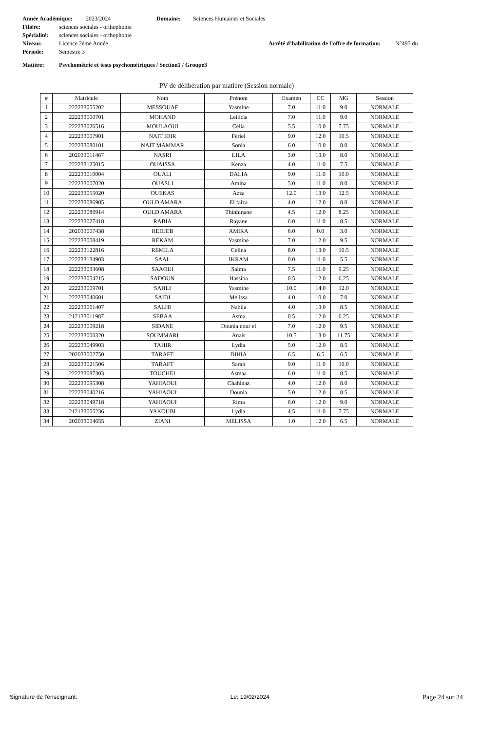Année Académique: 2023/2024 Domaine: Sciences Humaines et Sociales
Filière: sciences sociales - orthophonie
Spécialité: sciences sociales - orthophonie
Niveau: Licence 2ème Année Arrêté d’habilitation de l’offre de formation: N°495 du
Période: Semestre 3
Matière: Psychométrie et tests psychométriques / Section1 / Groupe3
PV de délibération par matière (Session normale)
| # | Matricule | Nom | Prénom | Examen | CC | MG | Session |
| --- | --- | --- | --- | --- | --- | --- | --- |
| 1 | 222233055202 | MESSOUAF | Yasmine | 7.0 | 11.0 | 9.0 | NORMALE |
| 2 | 222233000701 | MOHAND | Leiticia | 7.0 | 11.0 | 9.0 | NORMALE |
| 3 | 222233026516 | MOULAOUI | Celia | 5.5 | 10.0 | 7.75 | NORMALE |
| 4 | 222233007901 | NAIT IDIR | Feriel | 9.0 | 12.0 | 10.5 | NORMALE |
| 5 | 222233080101 | NAIT MAMMAR | Sonia | 6.0 | 10.0 | 8.0 | NORMALE |
| 6 | 202033011467 | NASRI | LILA | 3.0 | 13.0 | 8.0 | NORMALE |
| 7 | 222233125015 | OUAISSA | Kenza | 4.0 | 11.0 | 7.5 | NORMALE |
| 8 | 222233010004 | OUALI | DALIA | 9.0 | 11.0 | 10.0 | NORMALE |
| 9 | 222233007020 | OUASLI | Amina | 5.0 | 11.0 | 8.0 | NORMALE |
| 10 | 222233055020 | OUEKAS | Azza | 12.0 | 13.0 | 12.5 | NORMALE |
| 11 | 222233086905 | OULD AMARA | El faiza | 4.0 | 12.0 | 8.0 | NORMALE |
| 12 | 222233086914 | OULD AMARA | Thinhinane | 4.5 | 12.0 | 8.25 | NORMALE |
| 13 | 222233027418 | RABIA | Rayane | 6.0 | 11.0 | 8.5 | NORMALE |
| 14 | 202033007438 | REDJEB | AMIRA | 6.0 | 0.0 | 3.0 | NORMALE |
| 15 | 222233008419 | REKAM | Yasmine | 7.0 | 12.0 | 9.5 | NORMALE |
| 16 | 222233122816 | REMILA | Celina | 8.0 | 13.0 | 10.5 | NORMALE |
| 17 | 222233134903 | SAAL | IKRAM | 0.0 | 11.0 | 5.5 | NORMALE |
| 18 | 222233033608 | SAAOUI | Salma | 7.5 | 11.0 | 9.25 | NORMALE |
| 19 | 222233054215 | SADOUN | Hassiba | 0.5 | 12.0 | 6.25 | NORMALE |
| 20 | 222233009701 | SAHLI | Yasmine | 10.0 | 14.0 | 12.0 | NORMALE |
| 21 | 222233040601 | SAIDI | Melissa | 4.0 | 10.0 | 7.0 | NORMALE |
| 22 | 222233061407 | SALHI | Nabila | 4.0 | 13.0 | 8.5 | NORMALE |
| 23 | 212133011987 | SEBAA | Asma | 0.5 | 12.0 | 6.25 | NORMALE |
| 24 | 222233009218 | SIDANE | Dounia nour el | 7.0 | 12.0 | 9.5 | NORMALE |
| 25 | 222233000320 | SOUMMARI | Anais | 10.5 | 13.0 | 11.75 | NORMALE |
| 26 | 222233049903 | TAHIR | Lydia | 5.0 | 12.0 | 8.5 | NORMALE |
| 27 | 202033002750 | TARAFT | DIHIA | 6.5 | 6.5 | 6.5 | NORMALE |
| 28 | 222233021506 | TARAFT | Sarah | 9.0 | 11.0 | 10.0 | NORMALE |
| 29 | 222233087303 | TOUCHEI | Asmaa | 6.0 | 11.0 | 8.5 | NORMALE |
| 30 | 222233095308 | YAHIAOUI | Chahinaz | 4.0 | 12.0 | 8.0 | NORMALE |
| 31 | 222233040216 | YAHIAOUI | Dounia | 5.0 | 12.0 | 8.5 | NORMALE |
| 32 | 222233049718 | YAHIAOUI | Rima | 6.0 | 12.0 | 9.0 | NORMALE |
| 33 | 212133005236 | YAKOUBI | Lydia | 4.5 | 11.0 | 7.75 | NORMALE |
| 34 | 202033004655 | ZIANI | MELISSA | 1.0 | 12.0 | 6.5 | NORMALE |
Signature de l'enseignant: Le: 19/02/2024 Page 24 sur 24